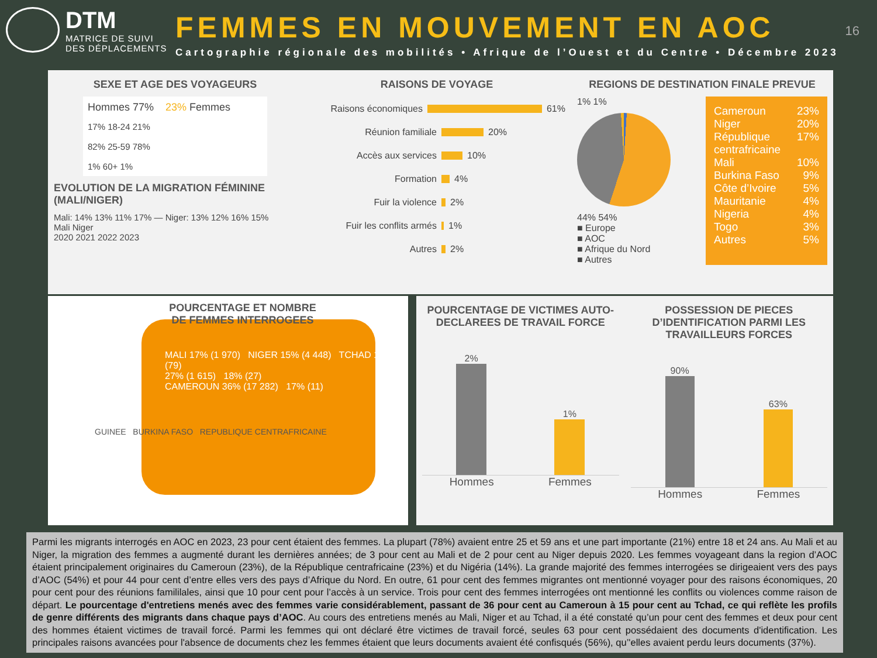DTM
MATRICE DE SUIVI
DES DÉPLACEMENTS
FEMMES EN MOUVEMENT EN AOC
Cartographie régionale des mobilités • Afrique de l’Ouest et du Centre • Décembre 2023
16
SEXE ET AGE DES VOYAGEURS
Hommes 77% 23% Femmes
17% 18-24 21%
82% 25-59 78%
1% 60+ 1%
EVOLUTION DE LA MIGRATION FÉMININE (MALI/NIGER)
Mali: 14% 13% 11% 17% — Niger: 13% 12% 16% 15%
Mali Niger
2020 2021 2022 2023
RAISONS DE VOYAGE
Raisons économiques
61%
Réunion familiale
20%
Accès aux services
10%
Formation
4%
Fuir la violence
2%
Fuir les conflits armés
1%
Autres
2%
REGIONS DE DESTINATION FINALE PREVUE
1% 1%
44% 54%
■ Europe
■ AOC
■ Afrique du Nord
■ Autres
Cameroun 23%
Niger 20%
République centrafricaine 17%
Mali 10%
Burkina Faso 9%
Côte d’Ivoire 5%
Mauritanie 4%
Nigeria 4%
Togo 3%
Autres 5%
POURCENTAGE ET NOMBRE DE FEMMES INTERROGEES
MALI 17% (1 970) NIGER 15% (4 448) TCHAD 15% (79)
27% (1 615) 18% (27)
CAMEROUN 36% (17 282) 17% (11)
GUINEE BURKINA FASO REPUBLIQUE CENTRAFRICAINE
POURCENTAGE DE VICTIMES AUTO-DECLAREES DE TRAVAIL FORCE
2%
1%
Hommes Femmes
POSSESSION DE PIECES D’IDENTIFICATION PARMI LES TRAVAILLEURS FORCES
90%
63%
Hommes Femmes
Parmi les migrants interrogés en AOC en 2023, 23 pour cent étaient des femmes. La plupart (78%) avaient entre 25 et 59 ans et une part importante (21%) entre 18 et 24 ans. Au Mali et au Niger, la migration des femmes a augmenté durant les dernières années; de 3 pour cent au Mali et de 2 pour cent au Niger depuis 2020. Les femmes voyageant dans la region d’AOC étaient principalement originaires du Cameroun (23%), de la République centrafricaine (23%) et du Nigéria (14%). La grande majorité des femmes interrogées se dirigeaient vers des pays d’AOC (54%) et pour 44 pour cent d’entre elles vers des pays d’Afrique du Nord. En outre, 61 pour cent des femmes migrantes ont mentionné voyager pour des raisons économiques, 20 pour cent pour des réunions famililales, ainsi que 10 pour cent pour l’accès à un service. Trois pour cent des femmes interrogées ont mentionné les conflits ou violences comme raison de départ. Le pourcentage d'entretiens menés avec des femmes varie considérablement, passant de 36 pour cent au Cameroun à 15 pour cent au Tchad, ce qui reflète les profils de genre différents des migrants dans chaque pays d’AOC. Au cours des entretiens menés au Mali, Niger et au Tchad, il a été constaté qu’un pour cent des femmes et deux pour cent des hommes étaient victimes de travail forcé. Parmi les femmes qui ont déclaré être victimes de travail forcé, seules 63 pour cent possédaient des documents d'identification. Les principales raisons avancées pour l'absence de documents chez les femmes étaient que leurs documents avaient été confisqués (56%), qu’'elles avaient perdu leurs documents (37%).